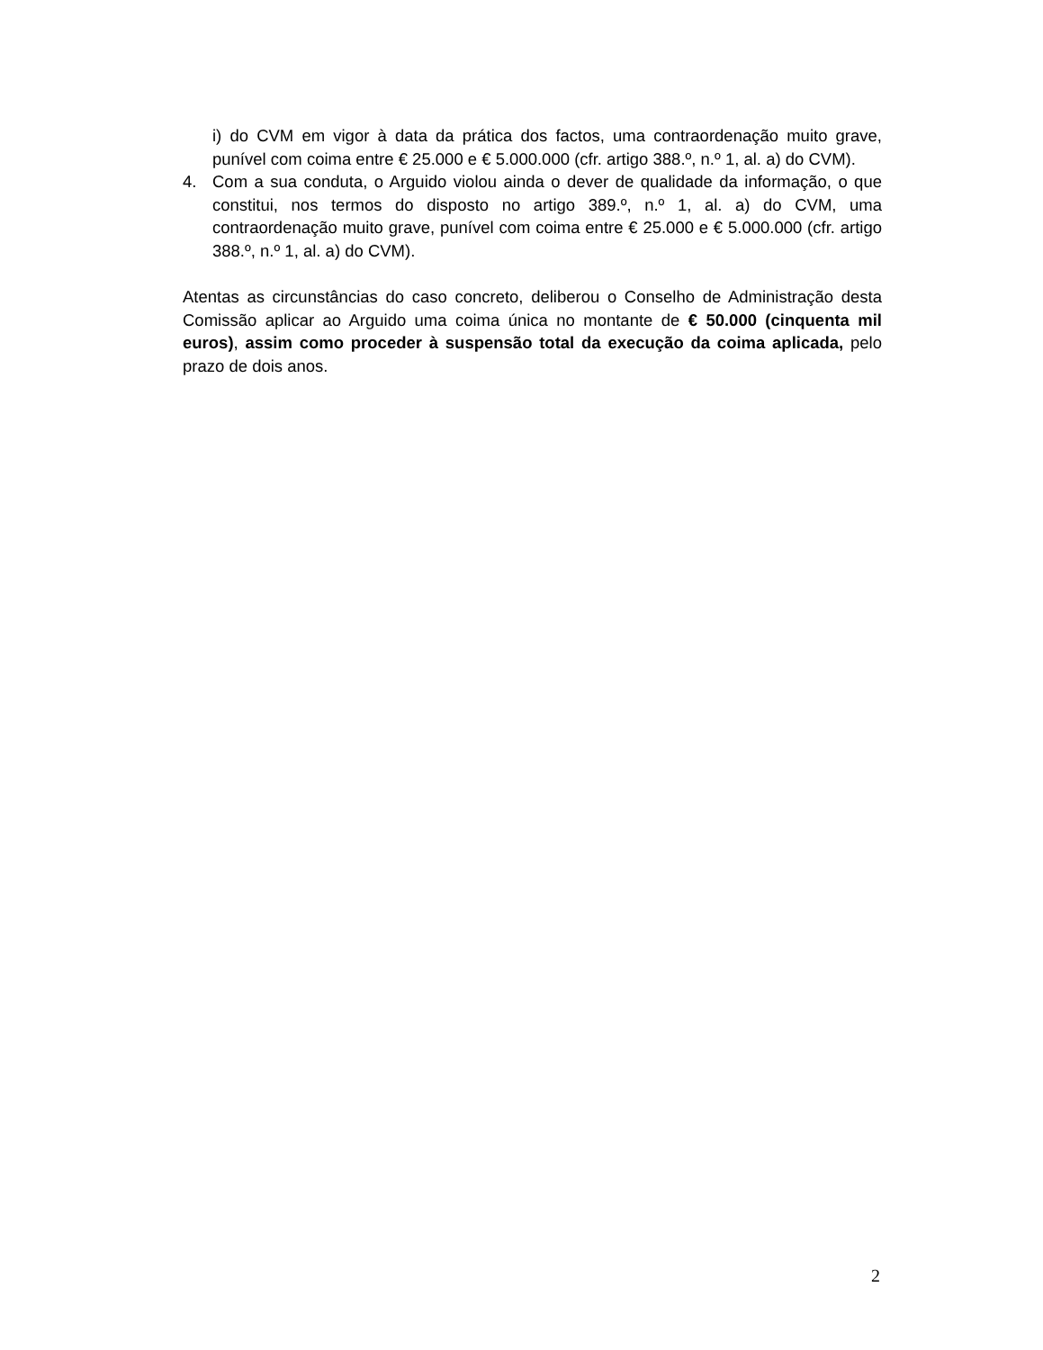i) do CVM em vigor à data da prática dos factos, uma contraordenação muito grave, punível com coima entre € 25.000 e € 5.000.000 (cfr. artigo 388.º, n.º 1, al. a) do CVM).
4. Com a sua conduta, o Arguido violou ainda o dever de qualidade da informação, o que constitui, nos termos do disposto no artigo 389.º, n.º 1, al. a) do CVM, uma contraordenação muito grave, punível com coima entre € 25.000 e € 5.000.000 (cfr. artigo 388.º, n.º 1, al. a) do CVM).
Atentas as circunstâncias do caso concreto, deliberou o Conselho de Administração desta Comissão aplicar ao Arguido uma coima única no montante de € 50.000 (cinquenta mil euros), assim como proceder à suspensão total da execução da coima aplicada, pelo prazo de dois anos.
2